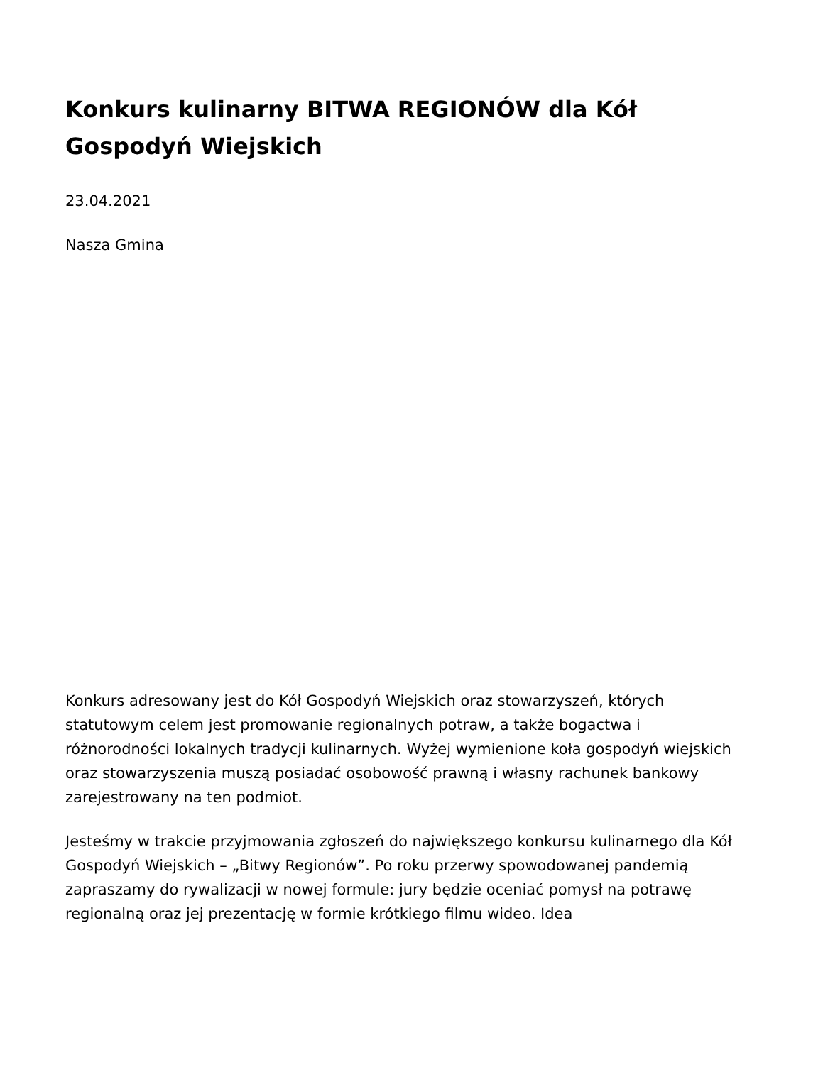Konkurs kulinarny BITWA REGIONÓW dla Kół Gospodyń Wiejskich
23.04.2021
Nasza Gmina
Konkurs adresowany jest do Kół Gospodyń Wiejskich oraz stowarzyszeń, których statutowym celem jest promowanie regionalnych potraw, a także bogactwa i różnorodności lokalnych tradycji kulinarnych. Wyżej wymienione koła gospodyń wiejskich oraz stowarzyszenia muszą posiadać osobowość prawną i własny rachunek bankowy zarejestrowany na ten podmiot.
Jesteśmy w trakcie przyjmowania zgłoszeń do największego konkursu kulinarnego dla Kół Gospodyń Wiejskich – „Bitwy Regionów”. Po roku przerwy spowodowanej pandemią zapraszamy do rywalizacji w nowej formule: jury będzie oceniać pomysł na potrawę regionalną oraz jej prezentację w formie krótkiego filmu wideo. Idea